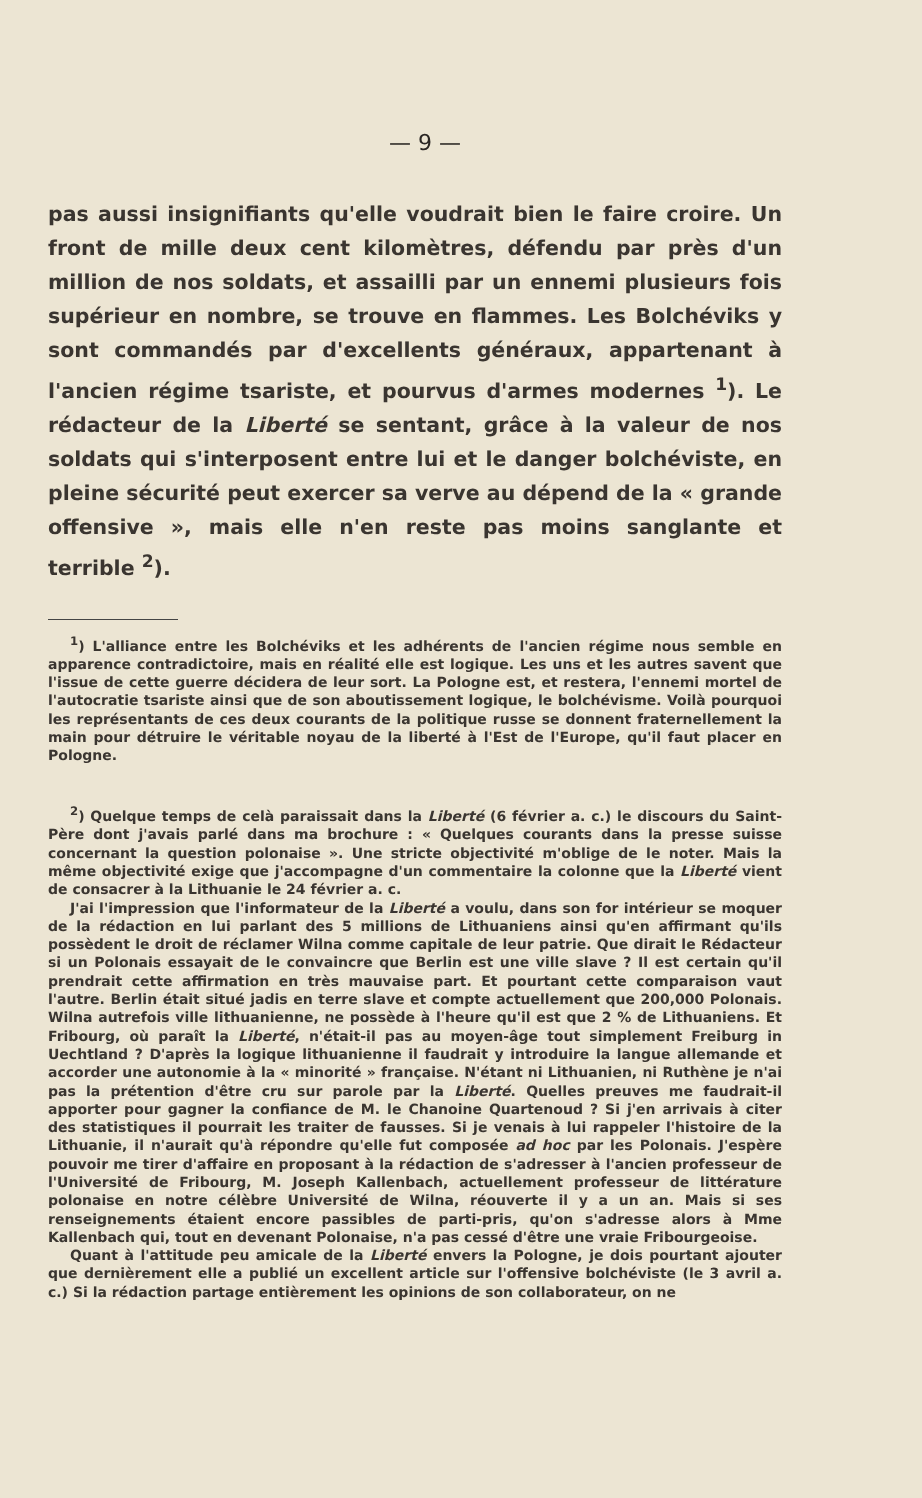— 9 —
pas aussi insignifiants qu'elle voudrait bien le faire croire. Un front de mille deux cent kilomètres, défendu par près d'un million de nos soldats, et assailli par un ennemi plusieurs fois supérieur en nombre, se trouve en flammes. Les Bolchéviks y sont commandés par d'excellents généraux, appartenant à l'ancien régime tsariste, et pourvus d'armes modernes <sup>1</sup>). Le rédacteur de la Liberté se sentant, grâce à la valeur de nos soldats qui s'interposent entre lui et le danger bolchéviste, en pleine sécurité peut exercer sa verve au dépend de la « grande offensive », mais elle n'en reste pas moins sanglante et terrible <sup>2</sup>).
<sup>1</sup>) L'alliance entre les Bolchéviks et les adhérents de l'ancien régime nous semble en apparence contradictoire, mais en réalité elle est logique. Les uns et les autres savent que l'issue de cette guerre décidera de leur sort. La Pologne est, et restera, l'ennemi mortel de l'autocratie tsariste ainsi que de son aboutissement logique, le bolchévisme. Voilà pourquoi les représentants de ces deux courants de la politique russe se donnent fraternellement la main pour détruire le véritable noyau de la liberté à l'Est de l'Europe, qu'il faut placer en Pologne.
<sup>2</sup>) Quelque temps de celà paraissait dans la Liberté (6 février a. c.) le discours du Saint-Père dont j'avais parlé dans ma brochure : « Quelques courants dans la presse suisse concernant la question polonaise ». Une stricte objectivité m'oblige de le noter. Mais la même objectivité exige que j'accompagne d'un commentaire la colonne que la Liberté vient de consacrer à la Lithuanie le 24 février a. c.
J'ai l'impression que l'informateur de la Liberté a voulu, dans son for intérieur se moquer de la rédaction en lui parlant des 5 millions de Lithuaniens ainsi qu'en affirmant qu'ils possèdent le droit de réclamer Wilna comme capitale de leur patrie. Que dirait le Rédacteur si un Polonais essayait de le convaincre que Berlin est une ville slave ? Il est certain qu'il prendrait cette affirmation en très mauvaise part. Et pourtant cette comparaison vaut l'autre. Berlin était situé jadis en terre slave et compte actuellement que 200,000 Polonais. Wilna autrefois ville lithuanienne, ne possède à l'heure qu'il est que 2 % de Lithuaniens. Et Fribourg, où paraît la Liberté, n'était-il pas au moyen-âge tout simplement Freiburg in Uechtland ? D'après la logique lithuanienne il faudrait y introduire la langue allemande et accorder une autonomie à la « minorité » française. N'étant ni Lithuanien, ni Ruthène je n'ai pas la prétention d'être cru sur parole par la Liberté. Quelles preuves me faudrait-il apporter pour gagner la confiance de M. le Chanoine Quartenoud ? Si j'en arrivais à citer des statistiques il pourrait les traiter de fausses. Si je venais à lui rappeler l'histoire de la Lithuanie, il n'aurait qu'à répondre qu'elle fut composée ad hoc par les Polonais. J'espère pouvoir me tirer d'affaire en proposant à la rédaction de s'adresser à l'ancien professeur de l'Université de Fribourg, M. Joseph Kallenbach, actuellement professeur de littérature polonaise en notre célèbre Université de Wilna, réouverte il y a un an. Mais si ses renseignements étaient encore passibles de parti-pris, qu'on s'adresse alors à Mme Kallenbach qui, tout en devenant Polonaise, n'a pas cessé d'être une vraie Fribourgeoise.
Quant à l'attitude peu amicale de la Liberté envers la Pologne, je dois pourtant ajouter que dernièrement elle a publié un excellent article sur l'offensive bolchéviste (le 3 avril a. c.) Si la rédaction partage entièrement les opinions de son collaborateur, on ne